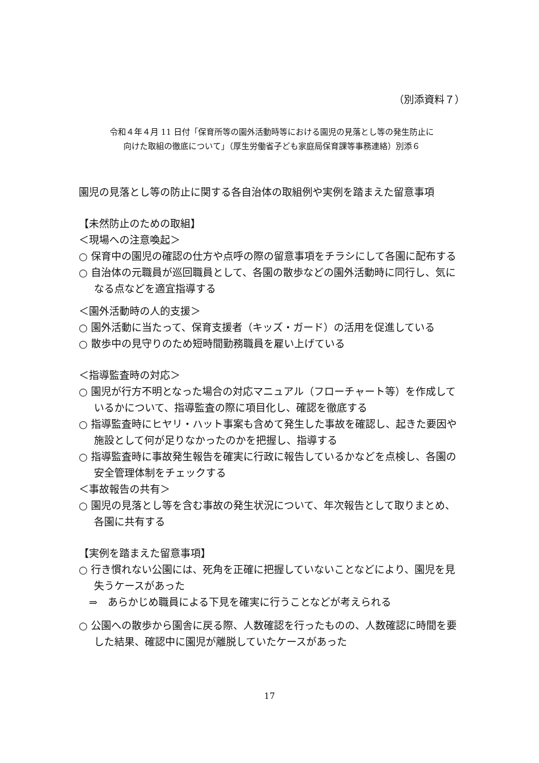（別添資料７）
令和４年４月 11 日付「保育所等の園外活動時等における園児の見落とし等の発生防止に
向けた取組の徹底について」（厚生労働省子ども家庭局保育課等事務連絡）別添６
園児の見落とし等の防止に関する各自治体の取組例や実例を踏まえた留意事項
【未然防止のための取組】
＜現場への注意喚起＞
○ 保育中の園児の確認の仕方や点呼の際の留意事項をチラシにして各園に配布する
○ 自治体の元職員が巡回職員として、各園の散歩などの園外活動時に同行し、気になる点などを適宜指導する
＜園外活動時の人的支援＞
○ 園外活動に当たって、保育支援者（キッズ・ガード）の活用を促進している
○ 散歩中の見守りのため短時間勤務職員を雇い上げている
＜指導監査時の対応＞
○ 園児が行方不明となった場合の対応マニュアル（フローチャート等）を作成しているかについて、指導監査の際に項目化し、確認を徹底する
○ 指導監査時にヒヤリ・ハット事案も含めて発生した事故を確認し、起きた要因や施設として何が足りなかったのかを把握し、指導する
○ 指導監査時に事故発生報告を確実に行政に報告しているかなどを点検し、各園の安全管理体制をチェックする
＜事故報告の共有＞
○ 園児の見落とし等を含む事故の発生状況について、年次報告として取りまとめ、各園に共有する
【実例を踏まえた留意事項】
○ 行き慣れない公園には、死角を正確に把握していないことなどにより、園児を見失うケースがあった
⇒　あらかじめ職員による下見を確実に行うことなどが考えられる
○ 公園への散歩から園舎に戻る際、人数確認を行ったものの、人数確認に時間を要した結果、確認中に園児が離脱していたケースがあった
17